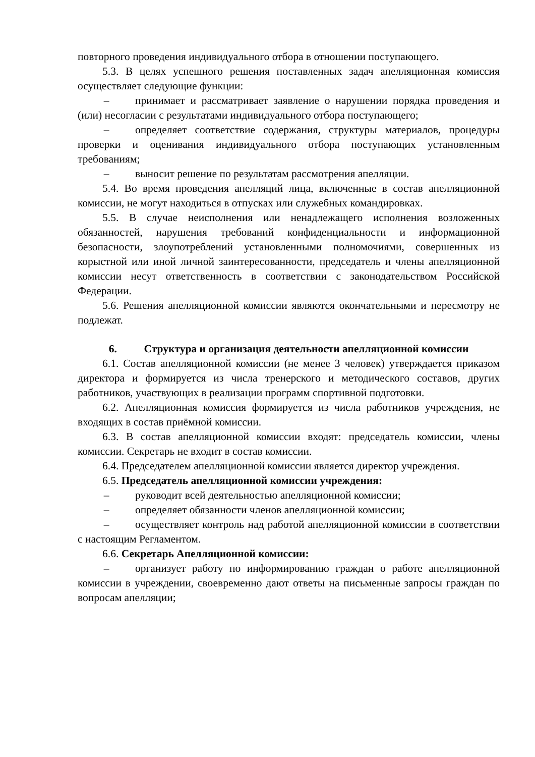повторного проведения индивидуального отбора в отношении поступающего.
5.3. В целях успешного решения поставленных задач апелляционная комиссия осуществляет следующие функции:
– принимает и рассматривает заявление о нарушении порядка проведения и (или) несогласии с результатами индивидуального отбора поступающего;
– определяет соответствие содержания, структуры материалов, процедуры проверки и оценивания индивидуального отбора поступающих установленным требованиям;
– выносит решение по результатам рассмотрения апелляции.
5.4. Во время проведения апелляций лица, включенные в состав апелляционной комиссии, не могут находиться в отпусках или служебных командировках.
5.5. В случае неисполнения или ненадлежащего исполнения возложенных обязанностей, нарушения требований конфиденциальности и информационной безопасности, злоупотреблений установленными полномочиями, совершенных из корыстной или иной личной заинтересованности, председатель и члены апелляционной комиссии несут ответственность в соответствии с законодательством Российской Федерации.
5.6. Решения апелляционной комиссии являются окончательными и пересмотру не подлежат.
6. Структура и организация деятельности апелляционной комиссии
6.1. Состав апелляционной комиссии (не менее 3 человек) утверждается приказом директора и формируется из числа тренерского и методического составов, других работников, участвующих в реализации программ спортивной подготовки.
6.2. Апелляционная комиссия формируется из числа работников учреждения, не входящих в состав приёмной комиссии.
6.3. В состав апелляционной комиссии входят: председатель комиссии, члены комиссии. Секретарь не входит в состав комиссии.
6.4. Председателем апелляционной комиссии является директор учреждения.
6.5. Председатель апелляционной комиссии учреждения:
– руководит всей деятельностью апелляционной комиссии;
– определяет обязанности членов апелляционной комиссии;
– осуществляет контроль над работой апелляционной комиссии в соответствии с настоящим Регламентом.
6.6. Секретарь Апелляционной комиссии:
– организует работу по информированию граждан о работе апелляционной комиссии в учреждении, своевременно дают ответы на письменные запросы граждан по вопросам апелляции;